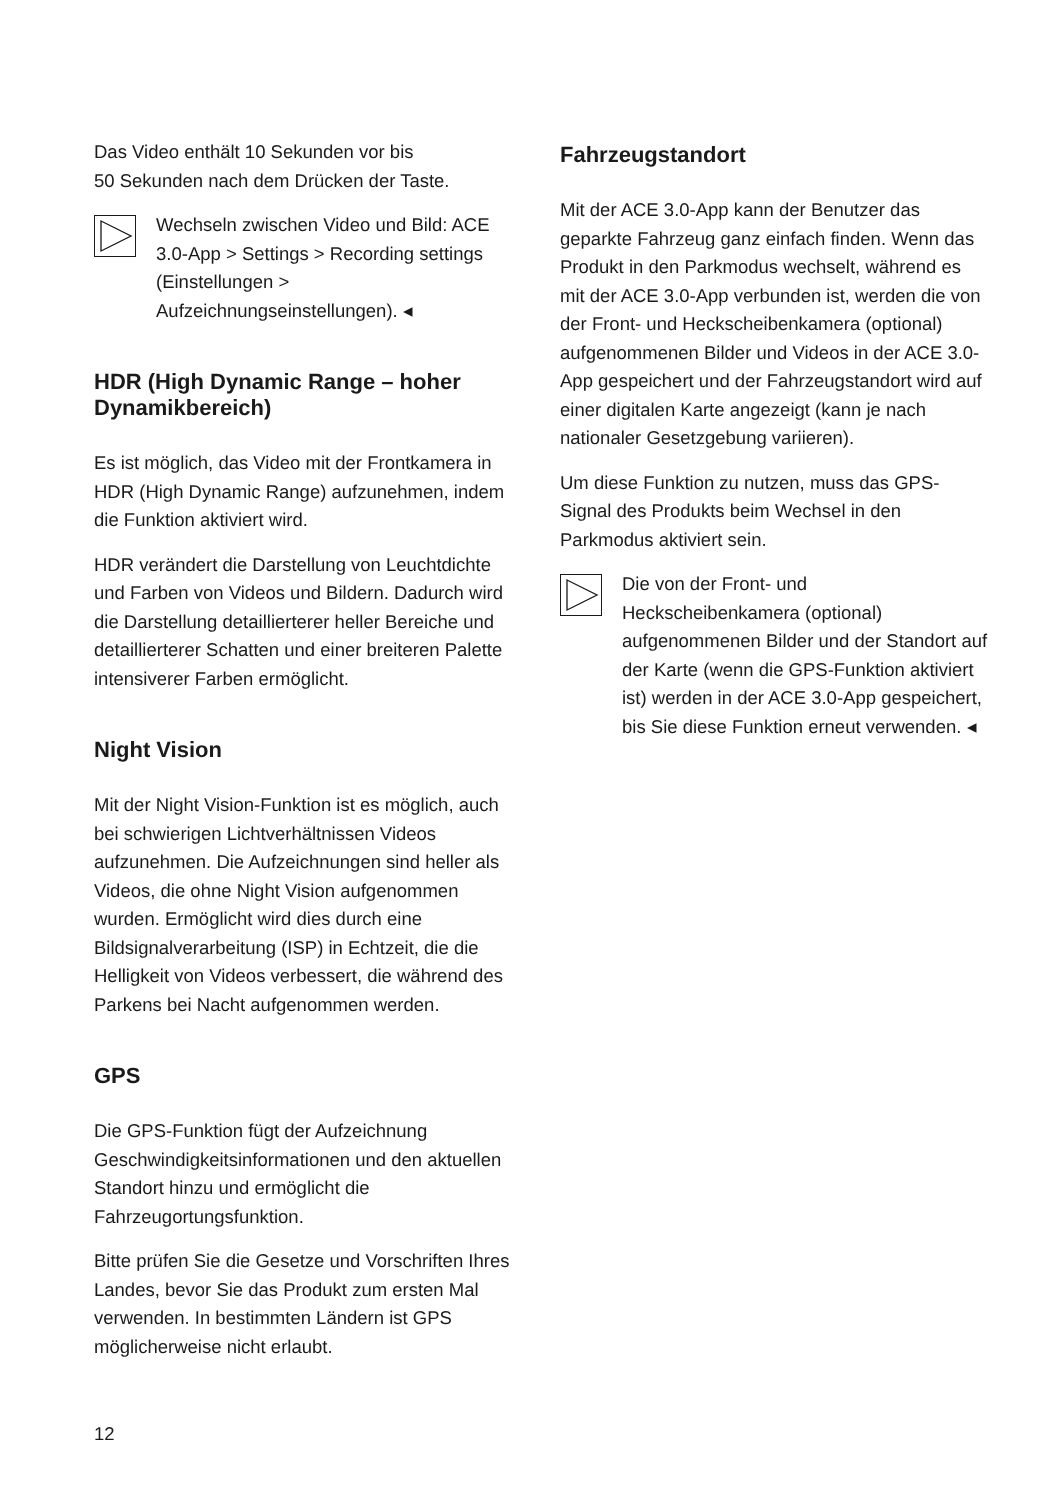Das Video enthält 10 Sekunden vor bis
50 Sekunden nach dem Drücken der Taste.
Wechseln zwischen Video und Bild: ACE 3.0-App > Settings > Recording settings (Einstellungen > Aufzeichnungseinstellungen). ◂
HDR (High Dynamic Range – hoher Dynamikbereich)
Es ist möglich, das Video mit der Frontkamera in HDR (High Dynamic Range) aufzunehmen, indem die Funktion aktiviert wird.
HDR verändert die Darstellung von Leuchtdichte und Farben von Videos und Bildern. Dadurch wird die Darstellung detaillierterer heller Bereiche und detaillierterer Schatten und einer breiteren Palette intensiverer Farben ermöglicht.
Night Vision
Mit der Night Vision-Funktion ist es möglich, auch bei schwierigen Lichtverhältnissen Videos aufzunehmen. Die Aufzeichnungen sind heller als Videos, die ohne Night Vision aufgenommen wurden. Ermöglicht wird dies durch eine Bildsignalverarbeitung (ISP) in Echtzeit, die die Helligkeit von Videos verbessert, die während des Parkens bei Nacht aufgenommen werden.
GPS
Die GPS-Funktion fügt der Aufzeichnung Geschwindigkeitsinformationen und den aktuellen Standort hinzu und ermöglicht die Fahrzeugortungsfunktion.
Bitte prüfen Sie die Gesetze und Vorschriften Ihres Landes, bevor Sie das Produkt zum ersten Mal verwenden. In bestimmten Ländern ist GPS möglicherweise nicht erlaubt.
Fahrzeugstandort
Mit der ACE 3.0-App kann der Benutzer das geparkte Fahrzeug ganz einfach finden. Wenn das Produkt in den Parkmodus wechselt, während es mit der ACE 3.0-App verbunden ist, werden die von der Front- und Heckscheibenkamera (optional) aufgenommenen Bilder und Videos in der ACE 3.0-App gespeichert und der Fahrzeugstandort wird auf einer digitalen Karte angezeigt (kann je nach nationaler Gesetzgebung variieren).
Um diese Funktion zu nutzen, muss das GPS-Signal des Produkts beim Wechsel in den Parkmodus aktiviert sein.
Die von der Front- und Heckscheibenkamera (optional) aufgenommenen Bilder und der Standort auf der Karte (wenn die GPS-Funktion aktiviert ist) werden in der ACE 3.0-App gespeichert, bis Sie diese Funktion erneut verwenden. ◂
12